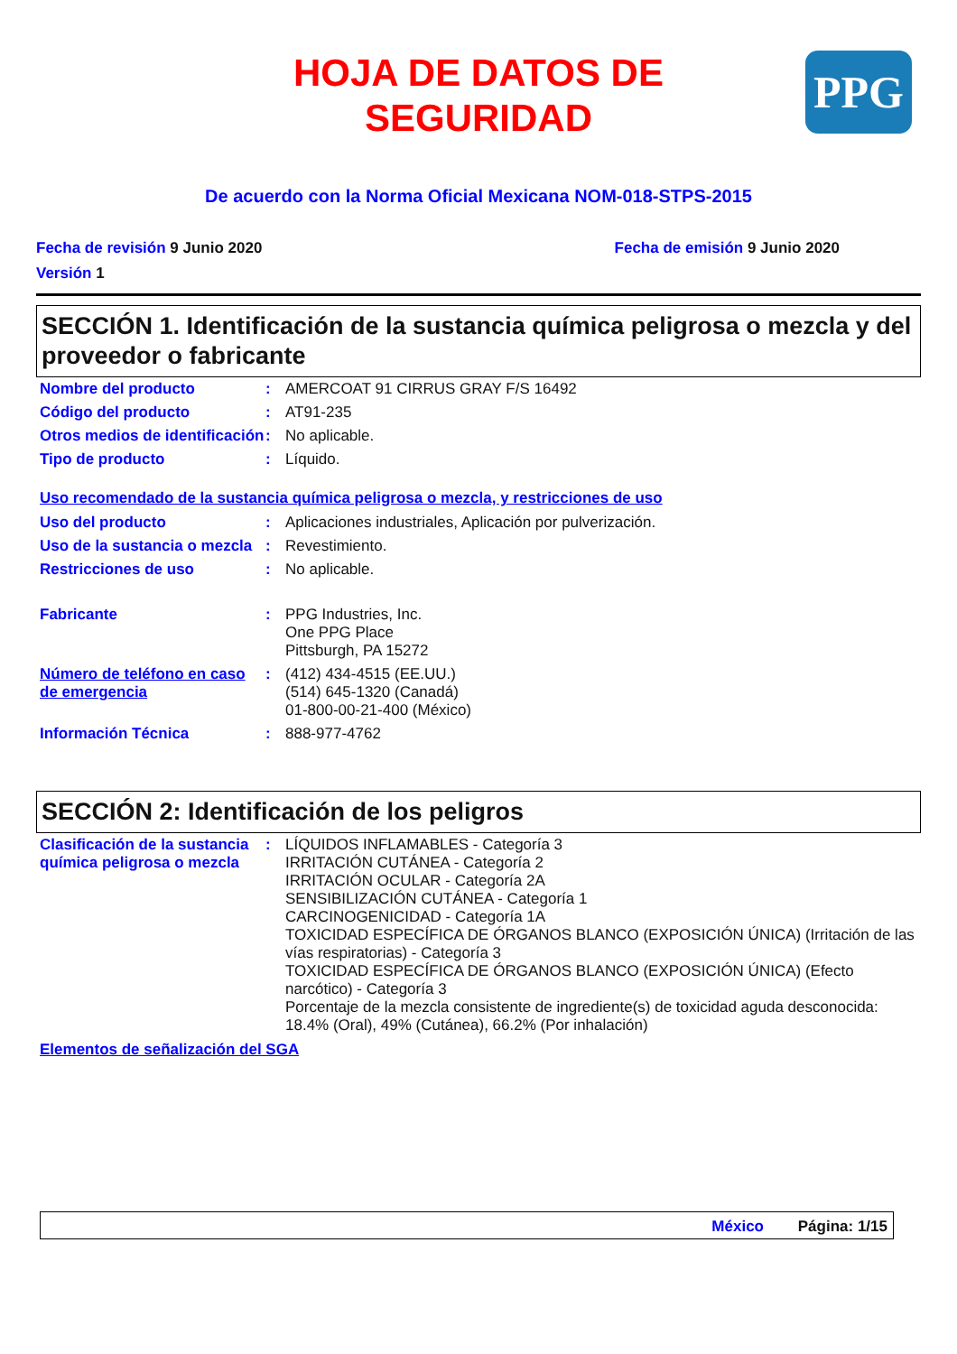HOJA DE DATOS DE
SEGURIDAD
PPG
De acuerdo con la Norma Oficial Mexicana NOM-018-STPS-2015
Fecha de revisión 9 Junio 2020 Fecha de emisión 9 Junio 2020
Versión 1
SECCIÓN 1. Identificación de la sustancia química peligrosa o mezcla y del proveedor o fabricante
| Nombre del producto | : | AMERCOAT 91 CIRRUS GRAY F/S 16492 |
| Código del producto | : | AT91-235 |
| Otros medios de identificación | : | No aplicable. |
| Tipo de producto | : | Líquido. |
Uso recomendado de la sustancia química peligrosa o mezcla, y restricciones de uso
| Uso del producto | : | Aplicaciones industriales, Aplicación por pulverización. |
| Uso de la sustancia o mezcla | : | Revestimiento. |
| Restricciones de uso | : | No aplicable. |
| Fabricante | : | PPG Industries, Inc. One PPG Place Pittsburgh, PA 15272 |
| Número de teléfono en caso de emergencia | : | (412) 434-4515 (EE.UU.) (514) 645-1320 (Canadá) 01-800-00-21-400 (México) |
| Información Técnica | : | 888-977-4762 |
SECCIÓN 2: Identificación de los peligros
| Clasificación de la sustancia química peligrosa o mezcla | : | LÍQUIDOS INFLAMABLES - Categoría 3 IRRITACIÓN CUTÁNEA - Categoría 2 IRRITACIÓN OCULAR - Categoría 2A SENSIBILIZACIÓN CUTÁNEA - Categoría 1 CARCINOGENICIDAD - Categoría 1A TOXICIDAD ESPECÍFICA DE ÓRGANOS BLANCO (EXPOSICIÓN ÚNICA) (Irritación de las vías respiratorias) - Categoría 3 TOXICIDAD ESPECÍFICA DE ÓRGANOS BLANCO (EXPOSICIÓN ÚNICA) (Efecto narcótico) - Categoría 3 Porcentaje de la mezcla consistente de ingrediente(s) de toxicidad aguda desconocida: 18.4% (Oral), 49% (Cutánea), 66.2% (Por inhalación) |
Elementos de señalización del SGA
México Página: 1/15